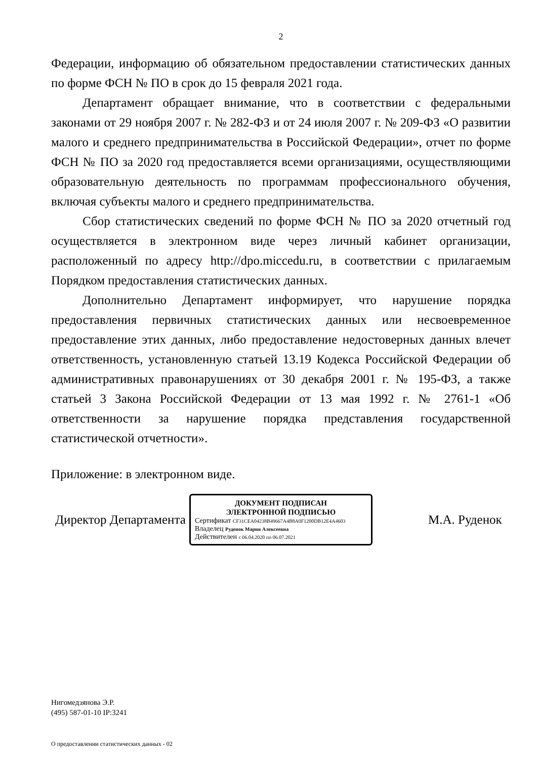2
Федерации, информацию об обязательном предоставлении статистических данных по форме ФСН № ПО в срок до 15 февраля 2021 года.
Департамент обращает внимание, что в соответствии с федеральными законами от 29 ноября 2007 г. № 282-ФЗ и от 24 июля 2007 г. № 209-ФЗ «О развитии малого и среднего предпринимательства в Российской Федерации», отчет по форме ФСН № ПО за 2020 год предоставляется всеми организациями, осуществляющими образовательную деятельность по программам профессионального обучения, включая субъекты малого и среднего предпринимательства.
Сбор статистических сведений по форме ФСН № ПО за 2020 отчетный год осуществляется в электронном виде через личный кабинет организации, расположенный по адресу http://dpo.miccedu.ru, в соответствии с прилагаемым Порядком предоставления статистических данных.
Дополнительно Департамент информирует, что нарушение порядка предоставления первичных статистических данных или несвоевременное предоставление этих данных, либо предоставление недостоверных данных влечет ответственность, установленную статьей 13.19 Кодекса Российской Федерации об административных правонарушениях от 30 декабря 2001 г. № 195-ФЗ, а также статьей 3 Закона Российской Федерации от 13 мая 1992 г. № 2761-1 «Об ответственности за нарушение порядка представления государственной статистической отчетности».
Приложение: в электронном виде.
Директор Департамента
ДОКУМЕНТ ПОДПИСАН
ЭЛЕКТРОННОЙ ПОДПИСЬЮ
Сертификат CF31CEA04238B49667A4B8A0F1200DB12E4A4603
Владелец Руденок Мария Алексеевна
Действителен с 06.04.2020 по 06.07.2021
М.А. Руденок
Нигомедзянова Э.Р.
(495) 587-01-10 IP:3241
О предоставлении статистических данных - 02